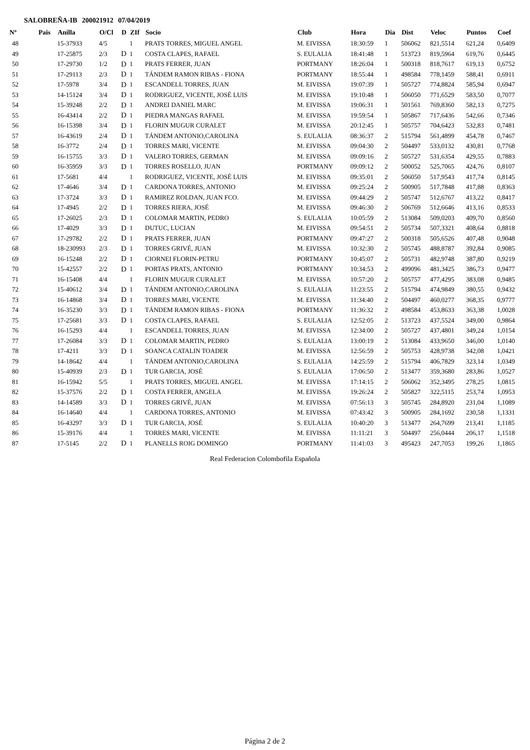SALOBREÑA-IB 200021912 07/04/2019
| Nº | Pais | Anilla | O/Cl | D | ZIf | Socio | Club | Hora | Dia | Dist | Veloc | Puntos | Coef |
| --- | --- | --- | --- | --- | --- | --- | --- | --- | --- | --- | --- | --- | --- |
| 48 | | 15-37933 | 4/5 | | 1 | PRATS TORRES, MIGUEL ANGEL | M. EIVISSA | 18:30:59 | 1 | 506062 | 821,5514 | 621,24 | 0,6409 |
| 49 | | 17-25875 | 2/3 | D | 1 | COSTA CLAPES, RAFAEL | S. EULALIA | 18:41:48 | 1 | 513723 | 819,5964 | 619,76 | 0,6445 |
| 50 | | 17-29730 | 1/2 | D | 1 | PRATS FERRER, JUAN | PORTMANY | 18:26:04 | 1 | 500318 | 818,7617 | 619,13 | 0,6752 |
| 51 | | 17-29113 | 2/3 | D | 1 | TÁNDEM RAMON RIBAS - FIONA | PORTMANY | 18:55:44 | 1 | 498584 | 778,1459 | 588,41 | 0,6911 |
| 52 | | 17-5978 | 3/4 | D | 1 | ESCANDELL TORRES, JUAN | M. EIVISSA | 19:07:39 | 1 | 505727 | 774,8824 | 585,94 | 0,6947 |
| 53 | | 14-15124 | 3/4 | D | 1 | RODRIGUEZ, VICENTE, JOSÉ LUIS | M. EIVISSA | 19:10:48 | 1 | 506050 | 771,6529 | 583,50 | 0,7077 |
| 54 | | 15-39248 | 2/2 | D | 1 | ANDREI DANIEL MARC | M. EIVISSA | 19:06:31 | 1 | 501561 | 769,8360 | 582,13 | 0,7275 |
| 55 | | 16-43414 | 2/2 | D | 1 | PIEDRA MANGAS RAFAEL | M. EIVISSA | 19:59:54 | 1 | 505867 | 717,6436 | 542,66 | 0,7346 |
| 56 | | 16-15398 | 3/4 | D | 1 | FLORIN MUGUR CURALET | M. EIVISSA | 20:12:45 | 1 | 505757 | 704,6423 | 532,83 | 0,7481 |
| 57 | | 16-43619 | 2/4 | D | 1 | TÁNDEM ANTONIO,CAROLINA | S. EULALIA | 08:36:37 | 2 | 515794 | 561,4899 | 454,78 | 0,7467 |
| 58 | | 16-3772 | 2/4 | D | 1 | TORRES MARI, VICENTE | M. EIVISSA | 09:04:30 | 2 | 504497 | 533,0132 | 430,81 | 0,7768 |
| 59 | | 16-15755 | 3/3 | D | 1 | VALERO TORRES, GERMAN | M. EIVISSA | 09:09:16 | 2 | 505727 | 531,6354 | 429,55 | 0,7883 |
| 60 | | 16-35959 | 3/3 | D | 1 | TORRES ROSELLO, JUAN | PORTMANY | 09:09:12 | 2 | 500052 | 525,7065 | 424,76 | 0,8107 |
| 61 | | 17-5681 | 4/4 | | 1 | RODRIGUEZ, VICENTE, JOSÉ LUIS | M. EIVISSA | 09:35:01 | 2 | 506050 | 517,9543 | 417,74 | 0,8145 |
| 62 | | 17-4646 | 3/4 | D | 1 | CARDONA TORRES, ANTONIO | M. EIVISSA | 09:25:24 | 2 | 500905 | 517,7848 | 417,88 | 0,8363 |
| 63 | | 17-3724 | 3/3 | D | 1 | RAMIREZ ROLDAN, JUAN FCO. | M. EIVISSA | 09:44:29 | 2 | 505747 | 512,6767 | 413,22 | 0,8417 |
| 64 | | 17-4945 | 2/2 | D | 1 | TORRES RIERA, JOSÉ | M. EIVISSA | 09:46:30 | 2 | 506769 | 512,6646 | 413,16 | 0,8533 |
| 65 | | 17-26025 | 2/3 | D | 1 | COLOMAR MARTIN, PEDRO | S. EULALIA | 10:05:59 | 2 | 513084 | 509,0203 | 409,70 | 0,8560 |
| 66 | | 17-4029 | 3/3 | D | 1 | DUTUC, LUCIAN | M. EIVISSA | 09:54:51 | 2 | 505734 | 507,3321 | 408,64 | 0,8818 |
| 67 | | 17-29782 | 2/2 | D | 1 | PRATS FERRER, JUAN | PORTMANY | 09:47:27 | 2 | 500318 | 505,6526 | 407,48 | 0,9048 |
| 68 | | 18-230993 | 2/3 | D | 1 | TORRES GRIVÉ, JUAN | M. EIVISSA | 10:32:30 | 2 | 505745 | 488,8787 | 392,84 | 0,9085 |
| 69 | | 16-15248 | 2/2 | D | 1 | CIORNEI FLORIN-PETRU | PORTMANY | 10:45:07 | 2 | 505731 | 482,9748 | 387,80 | 0,9219 |
| 70 | | 15-42557 | 2/2 | D | 1 | PORTAS PRATS, ANTONIO | PORTMANY | 10:34:53 | 2 | 499096 | 481,3425 | 386,73 | 0,9477 |
| 71 | | 16-15408 | 4/4 | | 1 | FLORIN MUGUR CURALET | M. EIVISSA | 10:57:20 | 2 | 505757 | 477,4295 | 383,08 | 0,9485 |
| 72 | | 15-40612 | 3/4 | D | 1 | TÁNDEM ANTONIO,CAROLINA | S. EULALIA | 11:23:55 | 2 | 515794 | 474,9849 | 380,55 | 0,9432 |
| 73 | | 16-14868 | 3/4 | D | 1 | TORRES MARI, VICENTE | M. EIVISSA | 11:34:40 | 2 | 504497 | 460,0277 | 368,35 | 0,9777 |
| 74 | | 16-35230 | 3/3 | D | 1 | TÁNDEM RAMON RIBAS - FIONA | PORTMANY | 11:36:32 | 2 | 498584 | 453,8633 | 363,38 | 1,0028 |
| 75 | | 17-25681 | 3/3 | D | 1 | COSTA CLAPES, RAFAEL | S. EULALIA | 12:52:05 | 2 | 513723 | 437,5524 | 349,00 | 0,9864 |
| 76 | | 16-15293 | 4/4 | | 1 | ESCANDELL TORRES, JUAN | M. EIVISSA | 12:34:00 | 2 | 505727 | 437,4801 | 349,24 | 1,0154 |
| 77 | | 17-26084 | 3/3 | D | 1 | COLOMAR MARTIN, PEDRO | S. EULALIA | 13:00:19 | 2 | 513084 | 433,9650 | 346,00 | 1,0140 |
| 78 | | 17-4211 | 3/3 | D | 1 | SOANCA CATALIN TOADER | M. EIVISSA | 12:56:59 | 2 | 505753 | 428,9738 | 342,08 | 1,0421 |
| 79 | | 14-18642 | 4/4 | | 1 | TÁNDEM ANTONIO,CAROLINA | S. EULALIA | 14:25:59 | 2 | 515794 | 406,7829 | 323,14 | 1,0349 |
| 80 | | 15-40939 | 2/3 | D | 1 | TUR GARCIA, JOSÉ | S. EULALIA | 17:06:50 | 2 | 513477 | 359,3680 | 283,86 | 1,0527 |
| 81 | | 16-15942 | 5/5 | | 1 | PRATS TORRES, MIGUEL ANGEL | M. EIVISSA | 17:14:15 | 2 | 506062 | 352,3495 | 278,25 | 1,0815 |
| 82 | | 15-37576 | 2/2 | D | 1 | COSTA FERRER, ANGELA | M. EIVISSA | 19:26:24 | 2 | 505827 | 322,5115 | 253,74 | 1,0953 |
| 83 | | 14-14589 | 3/3 | D | 1 | TORRES GRIVÉ, JUAN | M. EIVISSA | 07:56:13 | 3 | 505745 | 284,8920 | 231,04 | 1,1089 |
| 84 | | 16-14640 | 4/4 | | 1 | CARDONA TORRES, ANTONIO | M. EIVISSA | 07:43:42 | 3 | 500905 | 284,1692 | 230,58 | 1,1331 |
| 85 | | 16-43297 | 3/3 | D | 1 | TUR GARCIA, JOSÉ | S. EULALIA | 10:40:20 | 3 | 513477 | 264,7699 | 213,41 | 1,1185 |
| 86 | | 15-39176 | 4/4 | | 1 | TORRES MARI, VICENTE | M. EIVISSA | 11:11:21 | 3 | 504497 | 256,0444 | 206,17 | 1,1518 |
| 87 | | 17-5145 | 2/2 | D | 1 | PLANELLS ROIG DOMINGO | PORTMANY | 11:41:03 | 3 | 495423 | 247,7053 | 199,26 | 1,1865 |
Real Federacion Colombofila Española
Página 2 de 2